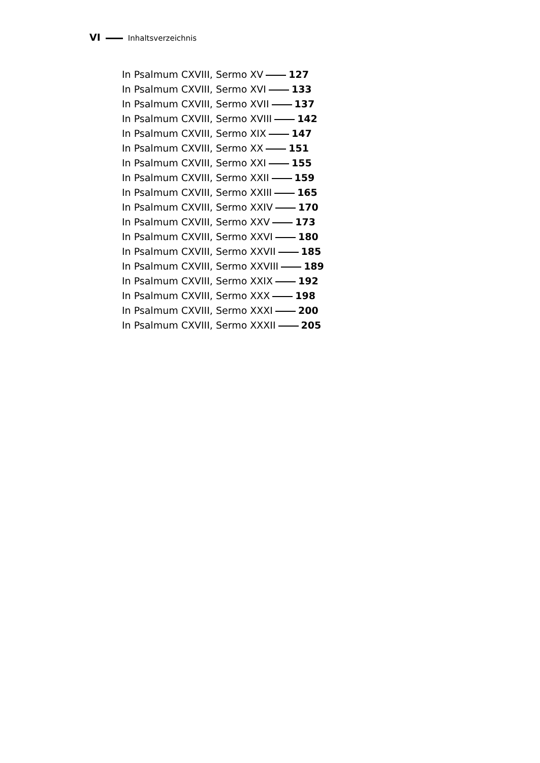VI Inhaltsverzeichnis
In Psalmum CXVIII, Sermo XV 127
In Psalmum CXVIII, Sermo XVI 133
In Psalmum CXVIII, Sermo XVII 137
In Psalmum CXVIII, Sermo XVIII 142
In Psalmum CXVIII, Sermo XIX 147
In Psalmum CXVIII, Sermo XX 151
In Psalmum CXVIII, Sermo XXI 155
In Psalmum CXVIII, Sermo XXII 159
In Psalmum CXVIII, Sermo XXIII 165
In Psalmum CXVIII, Sermo XXIV 170
In Psalmum CXVIII, Sermo XXV 173
In Psalmum CXVIII, Sermo XXVI 180
In Psalmum CXVIII, Sermo XXVII 185
In Psalmum CXVIII, Sermo XXVIII 189
In Psalmum CXVIII, Sermo XXIX 192
In Psalmum CXVIII, Sermo XXX 198
In Psalmum CXVIII, Sermo XXXI 200
In Psalmum CXVIII, Sermo XXXII 205